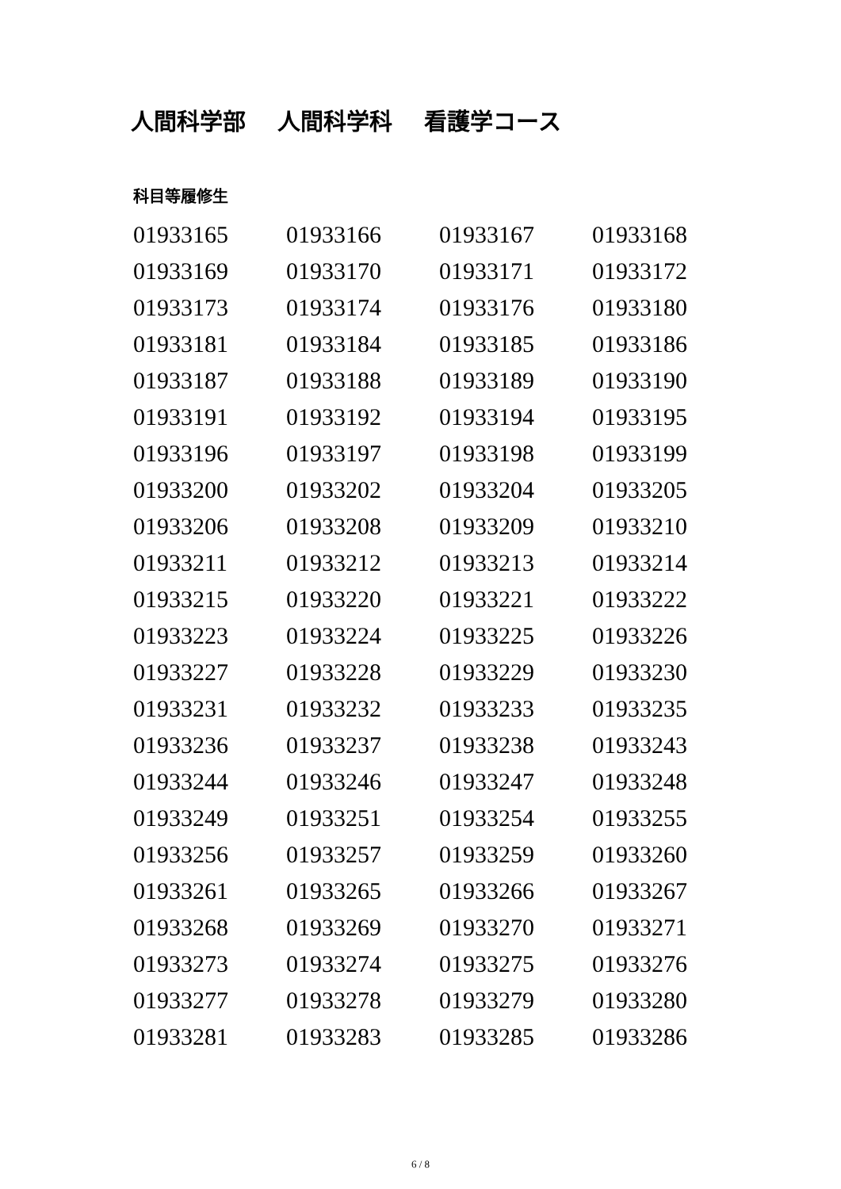人間科学部 人間科学科 看護学コース
科目等履修生
| 01933165 | 01933166 | 01933167 | 01933168 |
| 01933169 | 01933170 | 01933171 | 01933172 |
| 01933173 | 01933174 | 01933176 | 01933180 |
| 01933181 | 01933184 | 01933185 | 01933186 |
| 01933187 | 01933188 | 01933189 | 01933190 |
| 01933191 | 01933192 | 01933194 | 01933195 |
| 01933196 | 01933197 | 01933198 | 01933199 |
| 01933200 | 01933202 | 01933204 | 01933205 |
| 01933206 | 01933208 | 01933209 | 01933210 |
| 01933211 | 01933212 | 01933213 | 01933214 |
| 01933215 | 01933220 | 01933221 | 01933222 |
| 01933223 | 01933224 | 01933225 | 01933226 |
| 01933227 | 01933228 | 01933229 | 01933230 |
| 01933231 | 01933232 | 01933233 | 01933235 |
| 01933236 | 01933237 | 01933238 | 01933243 |
| 01933244 | 01933246 | 01933247 | 01933248 |
| 01933249 | 01933251 | 01933254 | 01933255 |
| 01933256 | 01933257 | 01933259 | 01933260 |
| 01933261 | 01933265 | 01933266 | 01933267 |
| 01933268 | 01933269 | 01933270 | 01933271 |
| 01933273 | 01933274 | 01933275 | 01933276 |
| 01933277 | 01933278 | 01933279 | 01933280 |
| 01933281 | 01933283 | 01933285 | 01933286 |
6 / 8